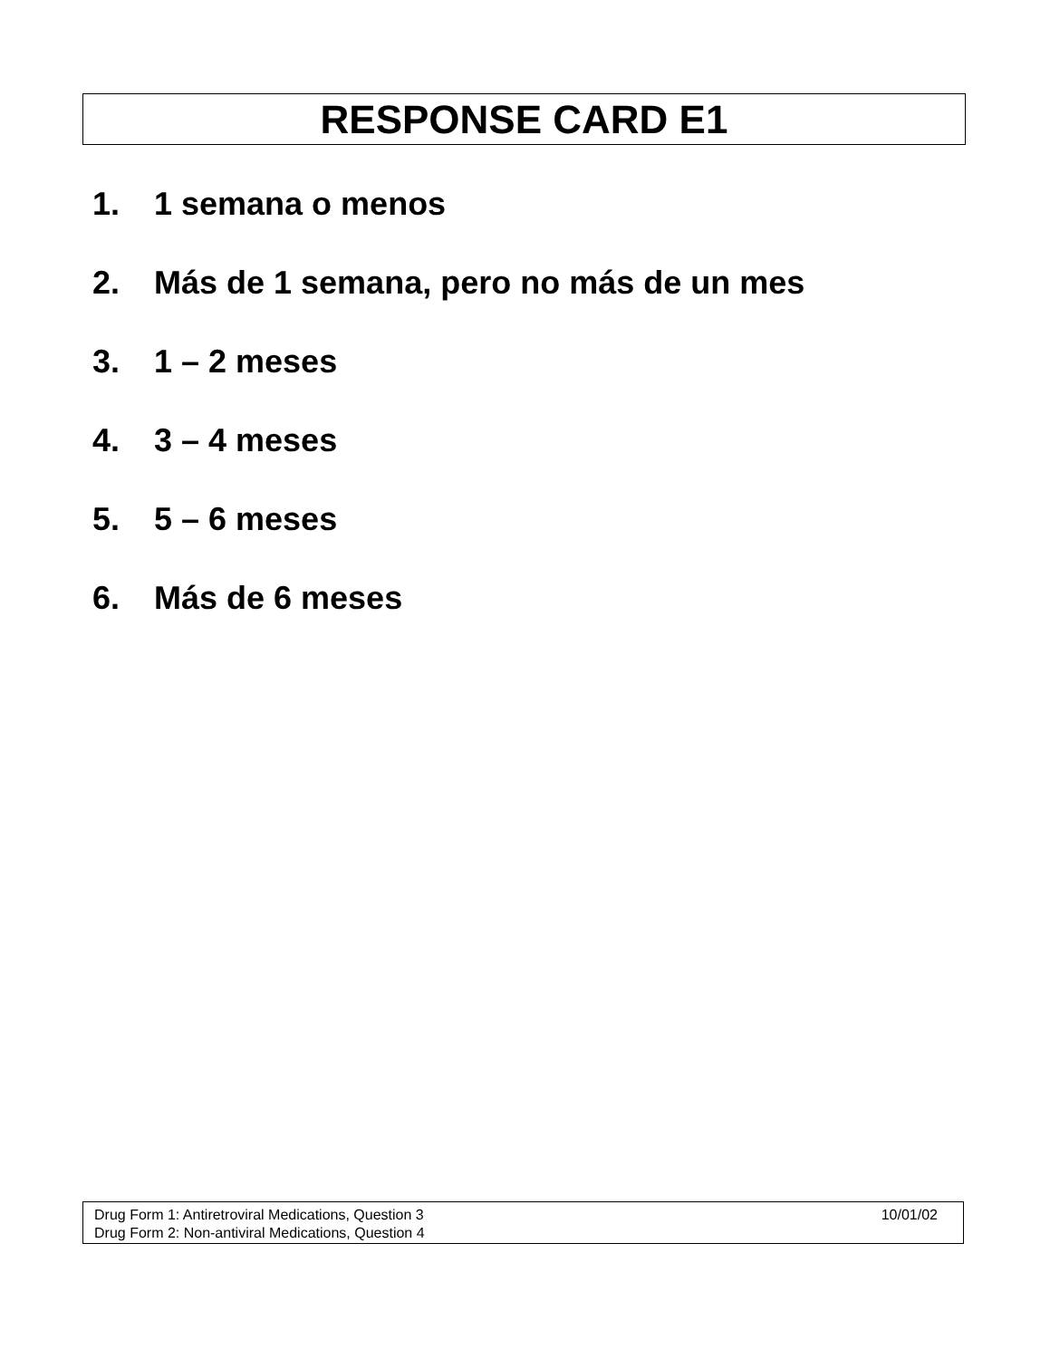RESPONSE CARD E1
1. 1 semana o menos
2. Más de 1 semana, pero no más de un mes
3. 1 – 2 meses
4. 3 – 4 meses
5. 5 – 6 meses
6. Más de 6 meses
Drug Form 1: Antiretroviral Medications, Question 3 10/01/02
Drug Form 2: Non-antiviral Medications, Question 4